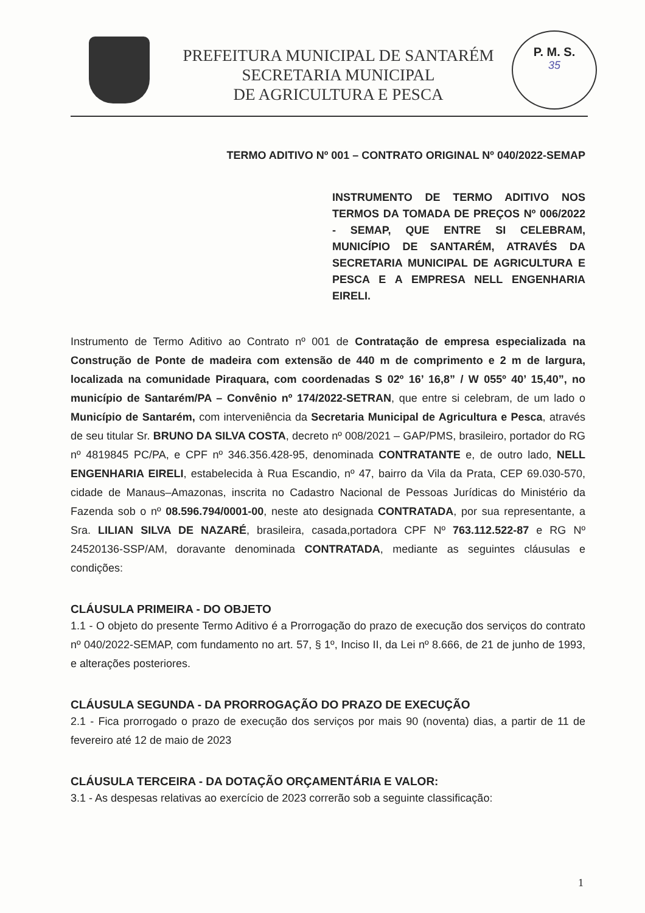PREFEITURA MUNICIPAL DE SANTARÉM
SECRETARIA MUNICIPAL
DE AGRICULTURA E PESCA
P. M. S.
35
TERMO ADITIVO Nº 001 – CONTRATO ORIGINAL Nº 040/2022-SEMAP
INSTRUMENTO DE TERMO ADITIVO NOS TERMOS DA TOMADA DE PREÇOS Nº 006/2022 - SEMAP, QUE ENTRE SI CELEBRAM, MUNICÍPIO DE SANTARÉM, ATRAVÉS DA SECRETARIA MUNICIPAL DE AGRICULTURA E PESCA E A EMPRESA NELL ENGENHARIA EIRELI.
Instrumento de Termo Aditivo ao Contrato nº 001 de Contratação de empresa especializada na Construção de Ponte de madeira com extensão de 440 m de comprimento e 2 m de largura, localizada na comunidade Piraquara, com coordenadas S 02º 16’ 16,8” / W 055º 40’ 15,40”, no município de Santarém/PA – Convênio nº 174/2022-SETRAN, que entre si celebram, de um lado o Município de Santarém, com interveniência da Secretaria Municipal de Agricultura e Pesca, através de seu titular Sr. BRUNO DA SILVA COSTA, decreto nº 008/2021 – GAP/PMS, brasileiro, portador do RG nº 4819845 PC/PA, e CPF nº 346.356.428-95, denominada CONTRATANTE e, de outro lado, NELL ENGENHARIA EIRELI, estabelecida à Rua Escandio, nº 47, bairro da Vila da Prata, CEP 69.030-570, cidade de Manaus–Amazonas, inscrita no Cadastro Nacional de Pessoas Jurídicas do Ministério da Fazenda sob o nº 08.596.794/0001-00, neste ato designada CONTRATADA, por sua representante, a Sra. LILIAN SILVA DE NAZARÉ, brasileira, casada,portadora CPF Nº 763.112.522-87 e RG Nº 24520136-SSP/AM, doravante denominada CONTRATADA, mediante as seguintes cláusulas e condições:
CLÁUSULA PRIMEIRA - DO OBJETO
1.1 - O objeto do presente Termo Aditivo é a Prorrogação do prazo de execução dos serviços do contrato nº 040/2022-SEMAP, com fundamento no art. 57, § 1º, Inciso II, da Lei nº 8.666, de 21 de junho de 1993, e alterações posteriores.
CLÁUSULA SEGUNDA - DA PRORROGAÇÃO DO PRAZO DE EXECUÇÃO
2.1 - Fica prorrogado o prazo de execução dos serviços por mais 90 (noventa) dias, a partir de 11 de fevereiro até 12 de maio de 2023
CLÁUSULA TERCEIRA - DA DOTAÇÃO ORÇAMENTÁRIA E VALOR:
3.1 - As despesas relativas ao exercício de 2023 correrão sob a seguinte classificação:
1